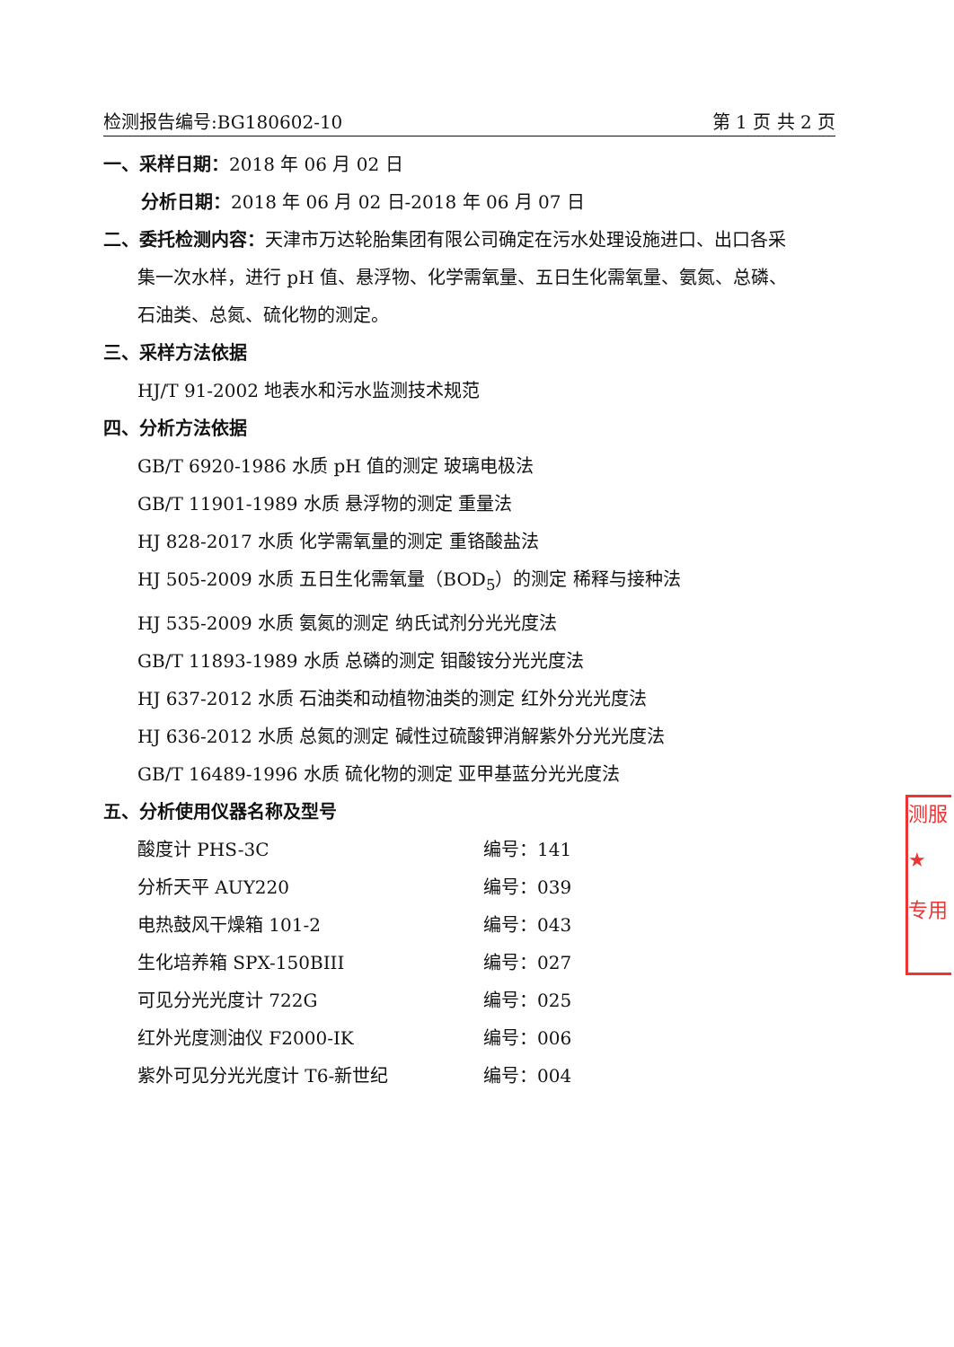检测报告编号:BG180602-10 第 1 页 共 2 页
一、采样日期：2018 年 06 月 02 日
分析日期：2018 年 06 月 02 日-2018 年 06 月 07 日
二、委托检测内容：天津市万达轮胎集团有限公司确定在污水处理设施进口、出口各采
集一次水样，进行 pH 值、悬浮物、化学需氧量、五日生化需氧量、氨氮、总磷、
石油类、总氮、硫化物的测定。
三、采样方法依据
HJ/T 91-2002 地表水和污水监测技术规范
四、分析方法依据
GB/T 6920-1986 水质 pH 值的测定 玻璃电极法
GB/T 11901-1989 水质 悬浮物的测定 重量法
HJ 828-2017 水质 化学需氧量的测定 重铬酸盐法
HJ 505-2009 水质 五日生化需氧量（BOD<sub>5</sub>）的测定 稀释与接种法
HJ 535-2009 水质 氨氮的测定 纳氏试剂分光光度法
GB/T 11893-1989 水质 总磷的测定 钼酸铵分光光度法
HJ 637-2012 水质 石油类和动植物油类的测定 红外分光光度法
HJ 636-2012 水质 总氮的测定 碱性过硫酸钾消解紫外分光光度法
GB/T 16489-1996 水质 硫化物的测定 亚甲基蓝分光光度法
五、分析使用仪器名称及型号
酸度计 PHS-3C 编号：141
分析天平 AUY220 编号：039
电热鼓风干燥箱 101-2 编号：043
生化培养箱 SPX-150BIII 编号：027
可见分光光度计 722G 编号：025
红外光度测油仪 F2000-IK 编号：006
紫外可见分光光度计 T6-新世纪 编号：004
测服
★
专用